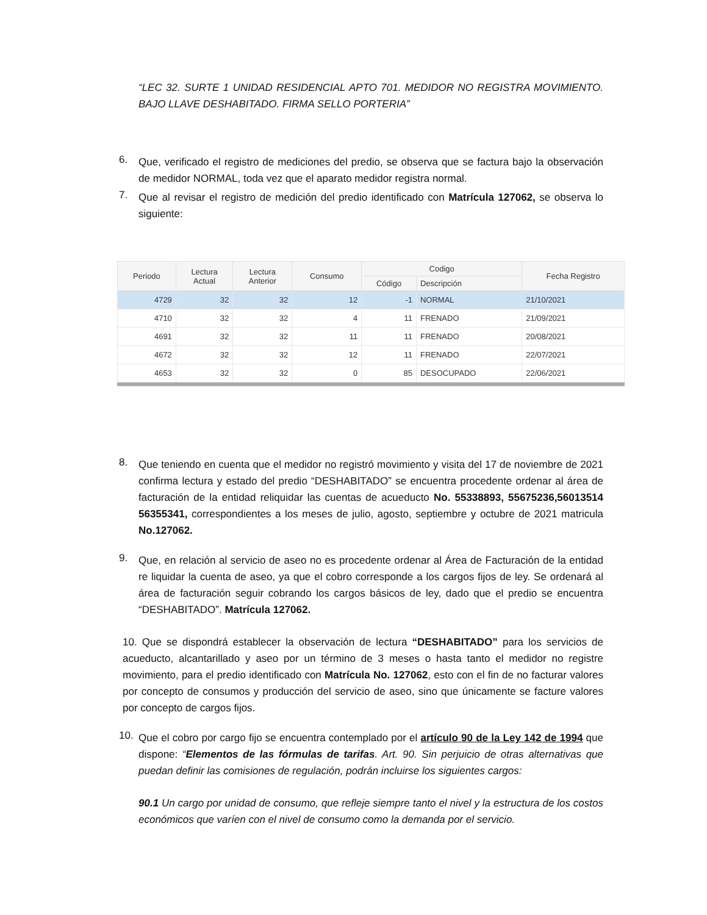“LEC 32. SURTE 1 UNIDAD RESIDENCIAL APTO 701. MEDIDOR NO REGISTRA MOVIMIENTO. BAJO LLAVE DESHABITADO. FIRMA SELLO PORTERIA”
6.
Que, verificado el registro de mediciones del predio, se observa que se factura bajo la observación de medidor NORMAL, toda vez que el aparato medidor registra normal.
7.
Que al revisar el registro de medición del predio identificado con Matrícula 127062, se observa lo siguiente:
| Periodo | Lectura Actual | Lectura Anterior | Consumo | Codigo | | Fecha Registro |
| --- | --- | --- | --- | --- | --- | --- |
| | | | | Código | Descripción | |
| 4729 | 32 | 32 | 12 | -1 | NORMAL | 21/10/2021 |
| 4710 | 32 | 32 | 4 | 11 | FRENADO | 21/09/2021 |
| 4691 | 32 | 32 | 11 | 11 | FRENADO | 20/08/2021 |
| 4672 | 32 | 32 | 12 | 11 | FRENADO | 22/07/2021 |
| 4653 | 32 | 32 | 0 | 85 | DESOCUPADO | 22/06/2021 |
8.
Que teniendo en cuenta que el medidor no registró movimiento y visita del 17 de noviembre de 2021 confirma lectura y estado del predio “DESHABITADO” se encuentra procedente ordenar al área de facturación de la entidad reliquidar las cuentas de acueducto No. 55338893, 55675236,56013514 56355341, correspondientes a los meses de julio, agosto, septiembre y octubre de 2021 matricula No.127062.
9.
Que, en relación al servicio de aseo no es procedente ordenar al Área de Facturación de la entidad re liquidar la cuenta de aseo, ya que el cobro corresponde a los cargos fijos de ley. Se ordenará al área de facturación seguir cobrando los cargos básicos de ley, dado que el predio se encuentra “DESHABITADO”. Matrícula 127062.
10. Que se dispondrá establecer la observación de lectura “DESHABITADO” para los servicios de acueducto, alcantarillado y aseo por un término de 3 meses o hasta tanto el medidor no registre movimiento, para el predio identificado con Matrícula No. 127062, esto con el fin de no facturar valores por concepto de consumos y producción del servicio de aseo, sino que únicamente se facture valores por concepto de cargos fijos.
10.
Que el cobro por cargo fijo se encuentra contemplado por el artículo 90 de la Ley 142 de 1994 que dispone: “Elementos de las fórmulas de tarifas. Art. 90. Sin perjuicio de otras alternativas que puedan definir las comisiones de regulación, podrán incluirse los siguientes cargos:
90.1 Un cargo por unidad de consumo, que refleje siempre tanto el nivel y la estructura de los costos económicos que varíen con el nivel de consumo como la demanda por el servicio.